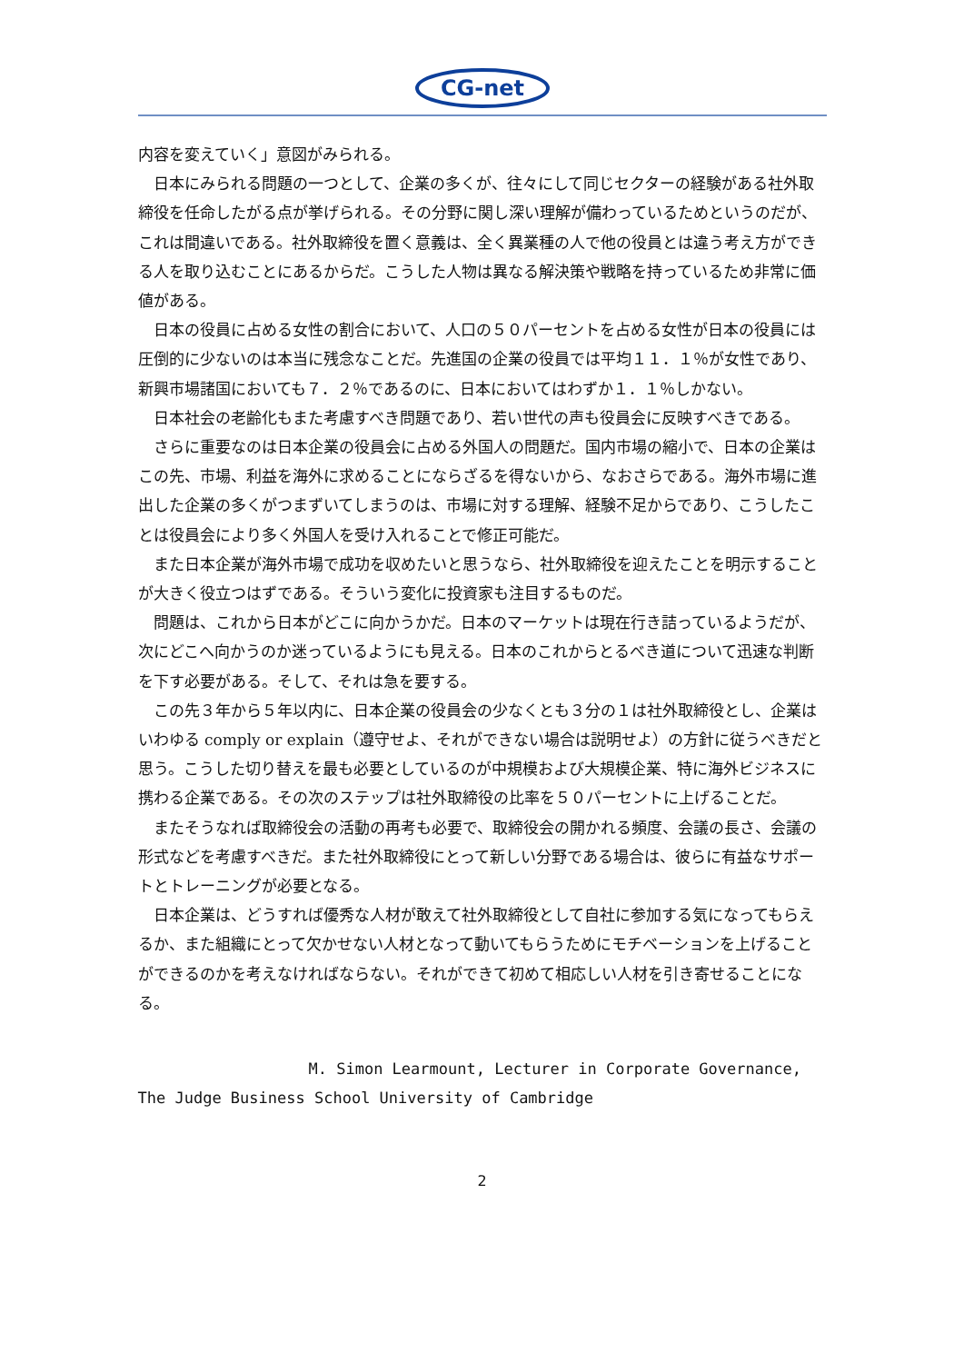CG-net
内容を変えていく」意図がみられる。
日本にみられる問題の一つとして、企業の多くが、往々にして同じセクターの経験がある社外取締役を任命したがる点が挙げられる。その分野に関し深い理解が備わっているためというのだが、これは間違いである。社外取締役を置く意義は、全く異業種の人で他の役員とは違う考え方ができる人を取り込むことにあるからだ。こうした人物は異なる解決策や戦略を持っているため非常に価値がある。
日本の役員に占める女性の割合において、人口の５０パーセントを占める女性が日本の役員には圧倒的に少ないのは本当に残念なことだ。先進国の企業の役員では平均１１．１％が女性であり、新興市場諸国においても７．２％であるのに、日本においてはわずか１．１％しかない。
日本社会の老齢化もまた考慮すべき問題であり、若い世代の声も役員会に反映すべきである。
さらに重要なのは日本企業の役員会に占める外国人の問題だ。国内市場の縮小で、日本の企業はこの先、市場、利益を海外に求めることにならざるを得ないから、なおさらである。海外市場に進出した企業の多くがつまずいてしまうのは、市場に対する理解、経験不足からであり、こうしたことは役員会により多く外国人を受け入れることで修正可能だ。
また日本企業が海外市場で成功を収めたいと思うなら、社外取締役を迎えたことを明示することが大きく役立つはずである。そういう変化に投資家も注目するものだ。
問題は、これから日本がどこに向かうかだ。日本のマーケットは現在行き詰っているようだが、次にどこへ向かうのか迷っているようにも見える。日本のこれからとるべき道について迅速な判断を下す必要がある。そして、それは急を要する。
この先３年から５年以内に、日本企業の役員会の少なくとも３分の１は社外取締役とし、企業はいわゆる comply or explain（遵守せよ、それができない場合は説明せよ）の方針に従うべきだと思う。こうした切り替えを最も必要としているのが中規模および大規模企業、特に海外ビジネスに携わる企業である。その次のステップは社外取締役の比率を５０パーセントに上げることだ。
またそうなれば取締役会の活動の再考も必要で、取締役会の開かれる頻度、会議の長さ、会議の形式などを考慮すべきだ。また社外取締役にとって新しい分野である場合は、彼らに有益なサポートとトレーニングが必要となる。
日本企業は、どうすれば優秀な人材が敢えて社外取締役として自社に参加する気になってもらえるか、また組織にとって欠かせない人材となって動いてもらうためにモチベーションを上げることができるのかを考えなければならない。それができて初めて相応しい人材を引き寄せることになる。
M. Simon Learmount, Lecturer in Corporate Governance,
The Judge Business School University of Cambridge
2